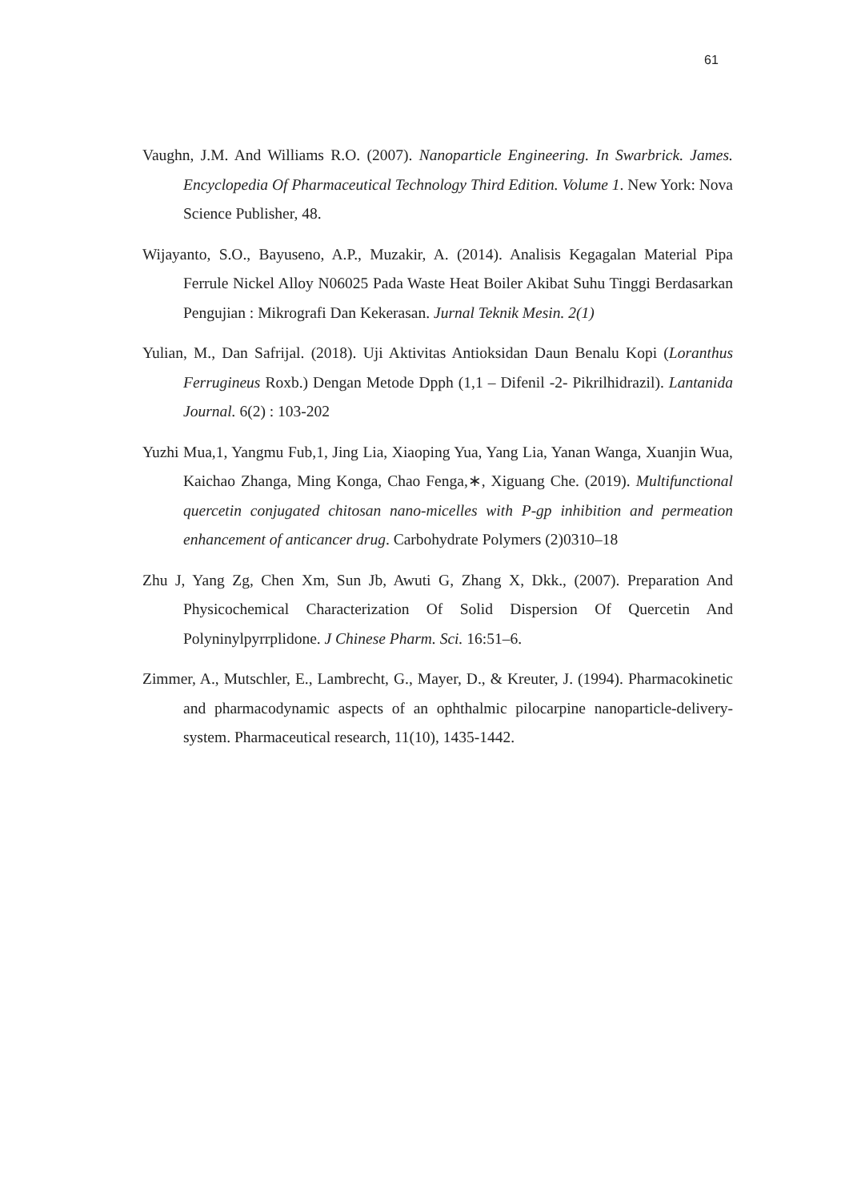61
Vaughn, J.M. And Williams R.O. (2007). Nanoparticle Engineering. In Swarbrick. James. Encyclopedia Of Pharmaceutical Technology Third Edition. Volume 1. New York: Nova Science Publisher, 48.
Wijayanto, S.O., Bayuseno, A.P., Muzakir, A. (2014). Analisis Kegagalan Material Pipa Ferrule Nickel Alloy N06025 Pada Waste Heat Boiler Akibat Suhu Tinggi Berdasarkan Pengujian : Mikrografi Dan Kekerasan. Jurnal Teknik Mesin. 2(1)
Yulian, M., Dan Safrijal. (2018). Uji Aktivitas Antioksidan Daun Benalu Kopi (Loranthus Ferrugineus Roxb.) Dengan Metode Dpph (1,1 – Difenil -2- Pikrilhidrazil). Lantanida Journal. 6(2) : 103-202
Yuzhi Mua,1, Yangmu Fub,1, Jing Lia, Xiaoping Yua, Yang Lia, Yanan Wanga, Xuanjin Wua, Kaichao Zhanga, Ming Konga, Chao Fenga,∗, Xiguang Che. (2019). Multifunctional quercetin conjugated chitosan nano-micelles with P-gp inhibition and permeation enhancement of anticancer drug. Carbohydrate Polymers (2)0310–18
Zhu J, Yang Zg, Chen Xm, Sun Jb, Awuti G, Zhang X, Dkk., (2007). Preparation And Physicochemical Characterization Of Solid Dispersion Of Quercetin And Polyninylpyrrplidone. J Chinese Pharm. Sci. 16:51–6.
Zimmer, A., Mutschler, E., Lambrecht, G., Mayer, D., & Kreuter, J. (1994). Pharmacokinetic and pharmacodynamic aspects of an ophthalmic pilocarpine nanoparticle-delivery-system. Pharmaceutical research, 11(10), 1435-1442.